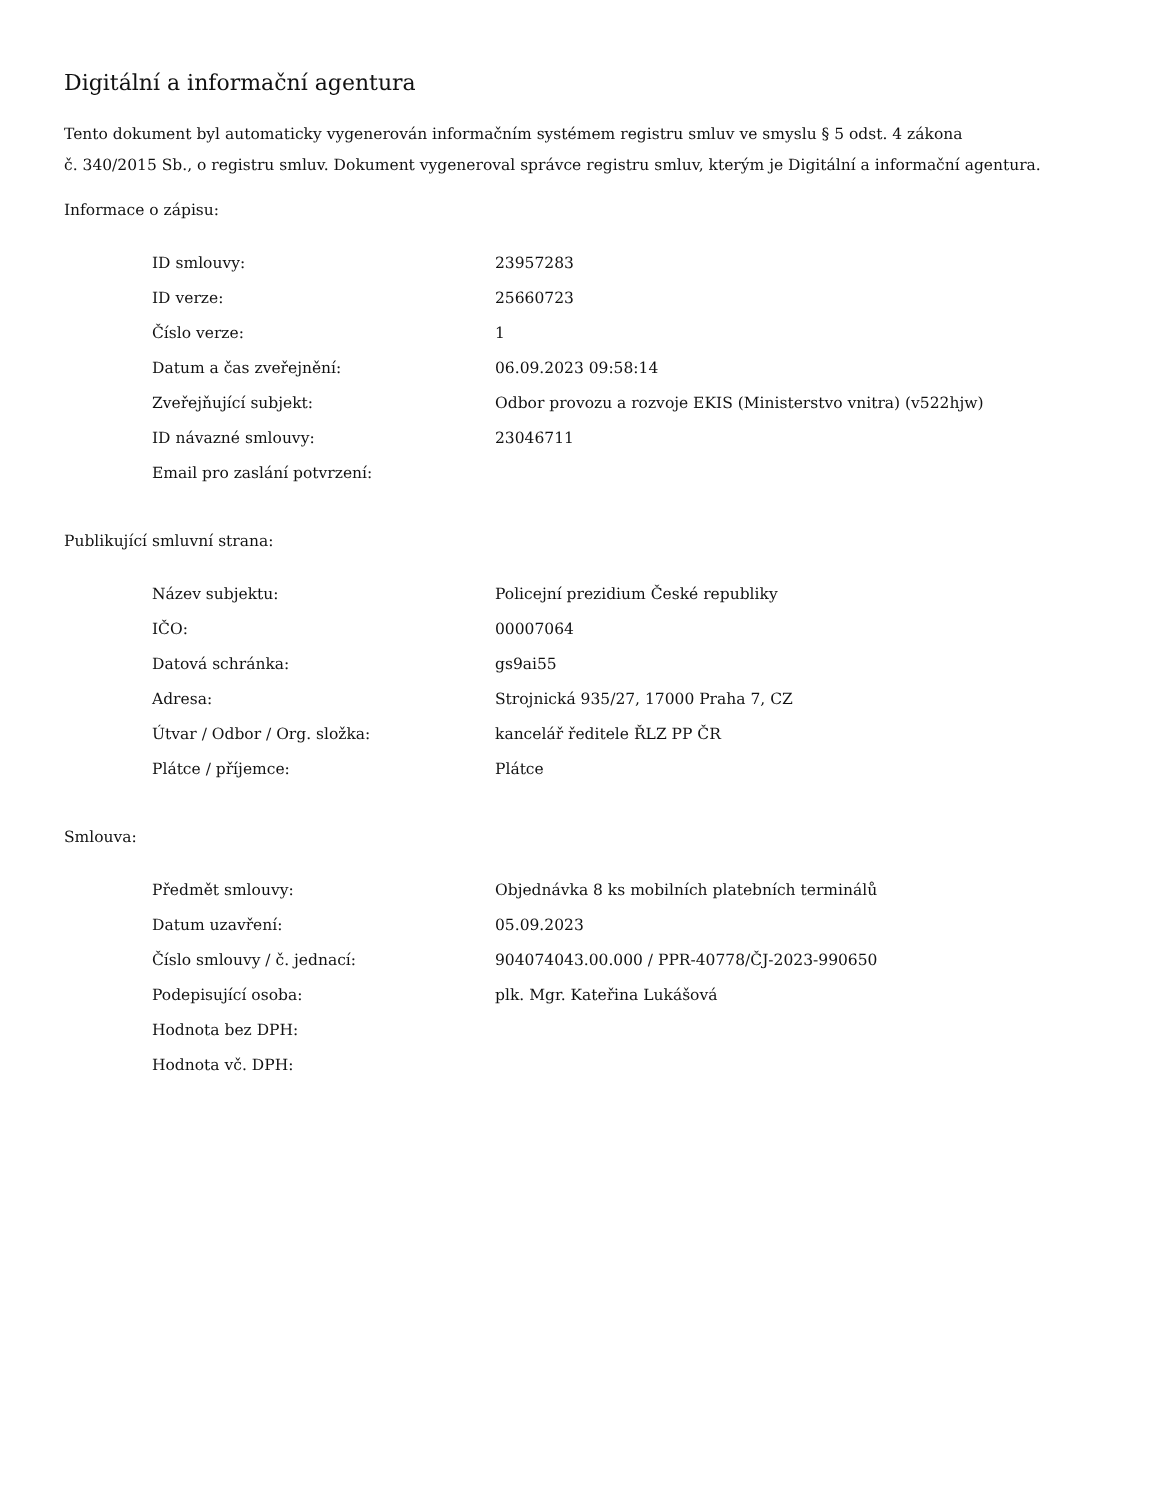Digitální a informační agentura
Tento dokument byl automaticky vygenerován informačním systémem registru smluv ve smyslu § 5 odst. 4 zákona
č. 340/2015 Sb., o registru smluv. Dokument vygeneroval správce registru smluv, kterým je Digitální a informační agentura.
Informace o zápisu:
| ID smlouvy: | 23957283 |
| ID verze: | 25660723 |
| Číslo verze: | 1 |
| Datum a čas zveřejnění: | 06.09.2023 09:58:14 |
| Zveřejňující subjekt: | Odbor provozu a rozvoje EKIS (Ministerstvo vnitra) (v522hjw) |
| ID návazné smlouvy: | 23046711 |
| Email pro zaslání potvrzení: | |
Publikující smluvní strana:
| Název subjektu: | Policejní prezidium České republiky |
| IČO: | 00007064 |
| Datová schránka: | gs9ai55 |
| Adresa: | Strojnická 935/27, 17000 Praha 7, CZ |
| Útvar / Odbor / Org. složka: | kancelář ředitele ŘLZ PP ČR |
| Plátce / příjemce: | Plátce |
Smlouva:
| Předmět smlouvy: | Objednávka 8 ks mobilních platebních terminálů |
| Datum uzavření: | 05.09.2023 |
| Číslo smlouvy / č. jednací: | 904074043.00.000 / PPR-40778/ČJ-2023-990650 |
| Podepisující osoba: | plk. Mgr. Kateřina Lukášová |
| Hodnota bez DPH: | |
| Hodnota vč. DPH: | |